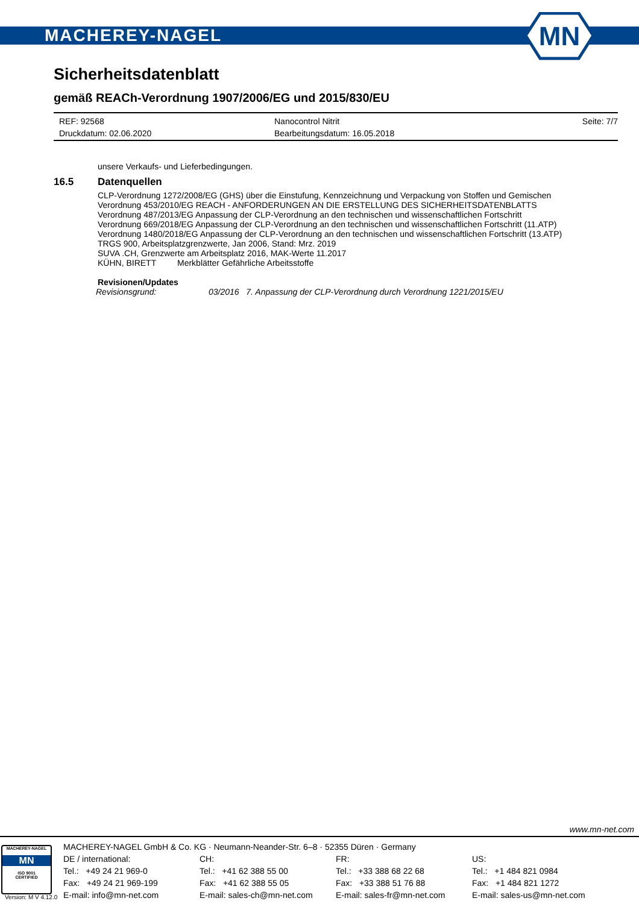MACHEREY-NAGEL
MN
Sicherheitsdatenblatt
gemäß REACh-Verordnung 1907/2006/EG und 2015/830/EU
REF: 92568 Nanocontrol Nitrit Seite: 7/7
Druckdatum: 02.06.2020 Bearbeitungsdatum: 16.05.2018
unsere Verkaufs- und Lieferbedingungen.
16.5 Datenquellen
CLP-Verordnung 1272/2008/EG (GHS) über die Einstufung, Kennzeichnung und Verpackung von Stoffen und Gemischen
Verordnung 453/2010/EG REACH - ANFORDERUNGEN AN DIE ERSTELLUNG DES SICHERHEITSDATENBLATTS
Verordnung 487/2013/EG Anpassung der CLP-Verordnung an den technischen und wissenschaftlichen Fortschritt
Verordnung 669/2018/EG Anpassung der CLP-Verordnung an den technischen und wissenschaftlichen Fortschritt (11.ATP)
Verordnung 1480/2018/EG Anpassung der CLP-Verordnung an den technischen und wissenschaftlichen Fortschritt (13.ATP)
TRGS 900, Arbeitsplatzgrenzwerte, Jan 2006, Stand: Mrz. 2019
SUVA .CH, Grenzwerte am Arbeitsplatz 2016, MAK-Werte 11.2017
KÜHN, BIRETT Merkblätter Gefährliche Arbeitsstoffe
Revisionen/Updates
Revisionsgrund: 03/2016 7. Anpassung der CLP-Verordnung durch Verordnung 1221/2015/EU
www.mn-net.com
MACHEREY-NAGEL
MN
ISO 9001
CERTIFIED
MACHEREY-NAGEL GmbH & Co. KG · Neumann-Neander-Str. 6–8 · 52355 Düren · Germany
DE / international:
Tel.: +49 24 21 969-0
Fax: +49 24 21 969-199
E-mail: info@mn-net.com
CH:
Tel.: +41 62 388 55 00
Fax: +41 62 388 55 05
E-mail: sales-ch@mn-net.com
FR:
Tel.: +33 388 68 22 68
Fax: +33 388 51 76 88
E-mail: sales-fr@mn-net.com
US:
Tel.: +1 484 821 0984
Fax: +1 484 821 1272
E-mail: sales-us@mn-net.com
Version: M V 4.12.0